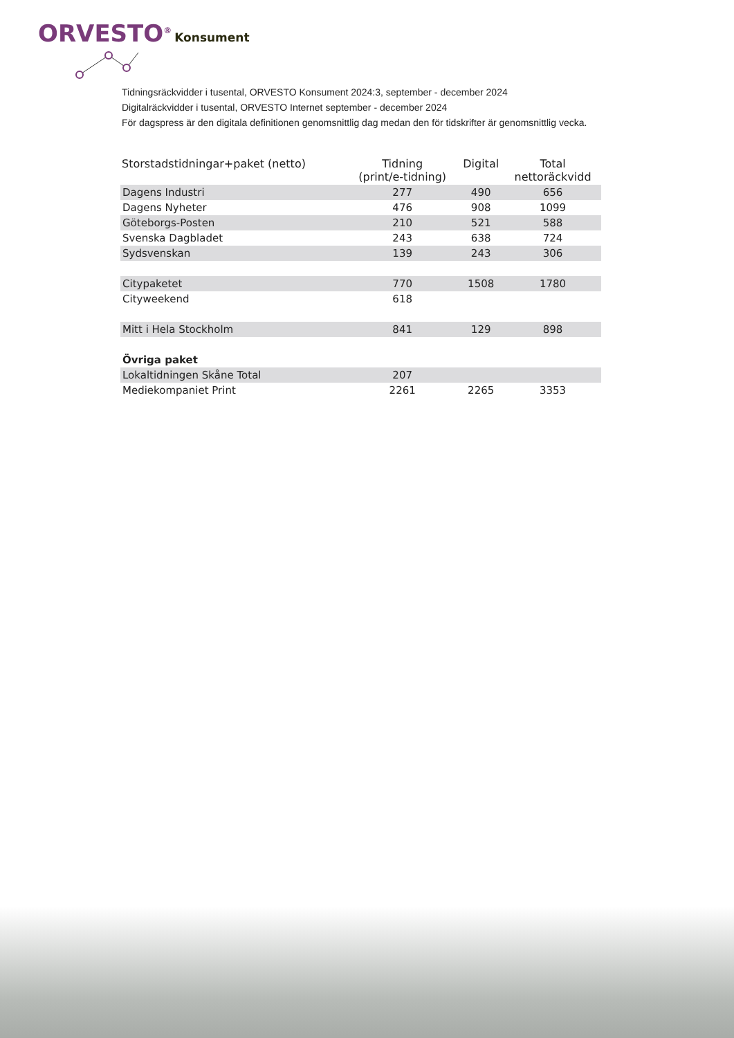ORVESTO<sup>®</sup> Konsument
Tidningsräckvidder i tusental, ORVESTO Konsument 2024:3, september - december 2024
Digitalräckvidder i tusental, ORVESTO Internet september - december 2024
För dagspress är den digitala definitionen genomsnittlig dag medan den för tidskrifter är genomsnittlig vecka.
| Storstadstidningar+paket (netto) | Tidning (print/e-tidning) | Digital | Total nettoräckvidd |
| --- | --- | --- | --- |
| Dagens Industri | 277 | 490 | 656 |
| Dagens Nyheter | 476 | 908 | 1099 |
| Göteborgs-Posten | 210 | 521 | 588 |
| Svenska Dagbladet | 243 | 638 | 724 |
| Sydsvenskan | 139 | 243 | 306 |
| Citypaketet | 770 | 1508 | 1780 |
| Cityweekend | 618 | | |
| Mitt i Hela Stockholm | 841 | 129 | 898 |
| Övriga paket | | | |
| Lokaltidningen Skåne Total | 207 | | |
| Mediekompaniet Print | 2261 | 2265 | 3353 |